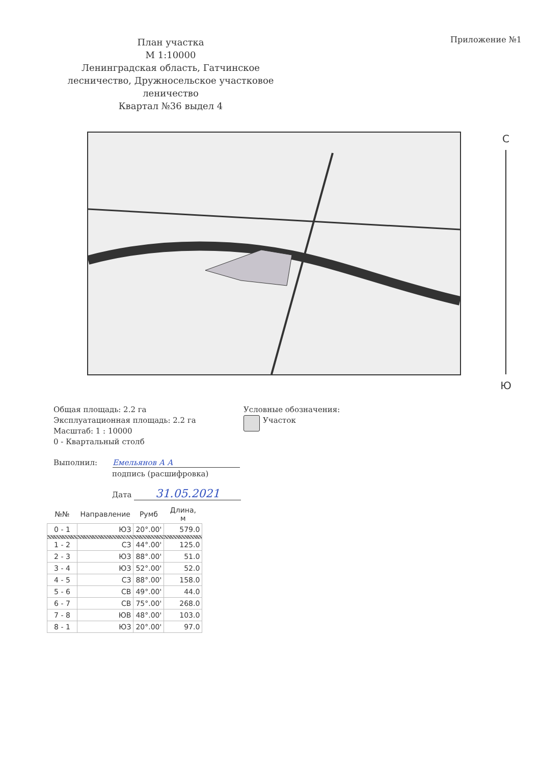План участка
М 1:10000
Ленинградская область, Гатчинское лесничество, Дружносельское участковое леничество
Квартал №36 выдел 4
Приложение №1
С
Ю
Общая площадь: 2.2 га
Эксплуатационная площадь: 2.2 га
Масштаб: 1 : 10000
0 - Квартальный столб
Условные обозначения:
Участок
Выполнил: Емельянов А А
подпись (расшифровка)
Дата 31.05.2021
| №№ | Направление | Румб | Длина, м |
| --- | --- | --- | --- |
| 0 - 1 | ЮЗ | 20°.00' | 579.0 |
| 1 - 2 | СЗ | 44°.00' | 125.0 |
| 2 - 3 | ЮЗ | 88°.00' | 51.0 |
| 3 - 4 | ЮЗ | 52°.00' | 52.0 |
| 4 - 5 | СЗ | 88°.00' | 158.0 |
| 5 - 6 | СВ | 49°.00' | 44.0 |
| 6 - 7 | СВ | 75°.00' | 268.0 |
| 7 - 8 | ЮВ | 48°.00' | 103.0 |
| 8 - 1 | ЮЗ | 20°.00' | 97.0 |